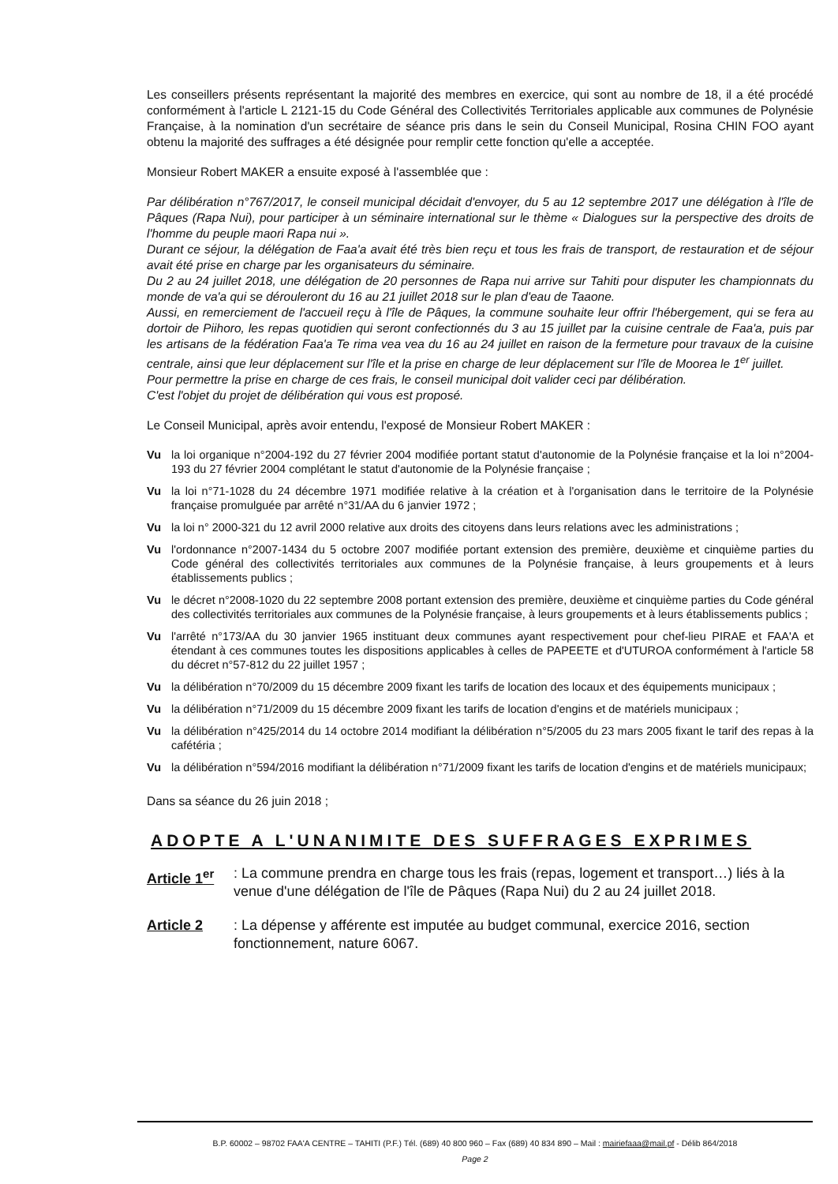Les conseillers présents représentant la majorité des membres en exercice, qui sont au nombre de 18, il a été procédé conformément à l'article L 2121-15 du Code Général des Collectivités Territoriales applicable aux communes de Polynésie Française, à la nomination d'un secrétaire de séance pris dans le sein du Conseil Municipal, Rosina CHIN FOO ayant obtenu la majorité des suffrages a été désignée pour remplir cette fonction qu'elle a acceptée.
Monsieur Robert MAKER a ensuite exposé à l'assemblée que :
Par délibération n°767/2017, le conseil municipal décidait d'envoyer, du 5 au 12 septembre 2017 une délégation à l'île de Pâques (Rapa Nui), pour participer à un séminaire international sur le thème « Dialogues sur la perspective des droits de l'homme du peuple maori Rapa nui ».
Durant ce séjour, la délégation de Faa'a avait été très bien reçu et tous les frais de transport, de restauration et de séjour avait été prise en charge par les organisateurs du séminaire.
Du 2 au 24 juillet 2018, une délégation de 20 personnes de Rapa nui arrive sur Tahiti pour disputer les championnats du monde de va'a qui se dérouleront du 16 au 21 juillet 2018 sur le plan d'eau de Taaone.
Aussi, en remerciement de l'accueil reçu à l'île de Pâques, la commune souhaite leur offrir l'hébergement, qui se fera au dortoir de Piihoro, les repas quotidien qui seront confectionnés du 3 au 15 juillet par la cuisine centrale de Faa'a, puis par les artisans de la fédération Faa'a Te rima vea vea du 16 au 24 juillet en raison de la fermeture pour travaux de la cuisine centrale, ainsi que leur déplacement sur l'île et la prise en charge de leur déplacement sur l'île de Moorea le 1<sup>er</sup> juillet.
Pour permettre la prise en charge de ces frais, le conseil municipal doit valider ceci par délibération.
C'est l'objet du projet de délibération qui vous est proposé.
Le Conseil Municipal, après avoir entendu, l'exposé de Monsieur Robert MAKER :
Vu la loi organique n°2004-192 du 27 février 2004 modifiée portant statut d'autonomie de la Polynésie française et la loi n°2004-193 du 27 février 2004 complétant le statut d'autonomie de la Polynésie française ;
Vu la loi n°71-1028 du 24 décembre 1971 modifiée relative à la création et à l'organisation dans le territoire de la Polynésie française promulguée par arrêté n°31/AA du 6 janvier 1972 ;
Vu la loi n° 2000-321 du 12 avril 2000 relative aux droits des citoyens dans leurs relations avec les administrations ;
Vu l'ordonnance n°2007-1434 du 5 octobre 2007 modifiée portant extension des première, deuxième et cinquième parties du Code général des collectivités territoriales aux communes de la Polynésie française, à leurs groupements et à leurs établissements publics ;
Vu le décret n°2008-1020 du 22 septembre 2008 portant extension des première, deuxième et cinquième parties du Code général des collectivités territoriales aux communes de la Polynésie française, à leurs groupements et à leurs établissements publics ;
Vu l'arrêté n°173/AA du 30 janvier 1965 instituant deux communes ayant respectivement pour chef-lieu PIRAE et FAA'A et étendant à ces communes toutes les dispositions applicables à celles de PAPEETE et d'UTUROA conformément à l'article 58 du décret n°57-812 du 22 juillet 1957 ;
Vu la délibération n°70/2009 du 15 décembre 2009 fixant les tarifs de location des locaux et des équipements municipaux ;
Vu la délibération n°71/2009 du 15 décembre 2009 fixant les tarifs de location d'engins et de matériels municipaux ;
Vu la délibération n°425/2014 du 14 octobre 2014 modifiant la délibération n°5/2005 du 23 mars 2005 fixant le tarif des repas à la cafétéria ;
Vu la délibération n°594/2016 modifiant la délibération n°71/2009 fixant les tarifs de location d'engins et de matériels municipaux;
Dans sa séance du 26 juin 2018 ;
ADOPTE A L'UNANIMITE DES SUFFRAGES EXPRIMES
Article 1<sup>er</sup>
: La commune prendra en charge tous les frais (repas, logement et transport…) liés à la venue d'une délégation de l'île de Pâques (Rapa Nui) du 2 au 24 juillet 2018.
Article 2 : La dépense y afférente est imputée au budget communal, exercice 2016, section fonctionnement, nature 6067.
B.P. 60002 – 98702 FAA'A CENTRE – TAHITI (P.F.) Tél. (689) 40 800 960 – Fax (689) 40 834 890 – Mail : mairiefaaa@mail.pf - Délib 864/2018
Page 2